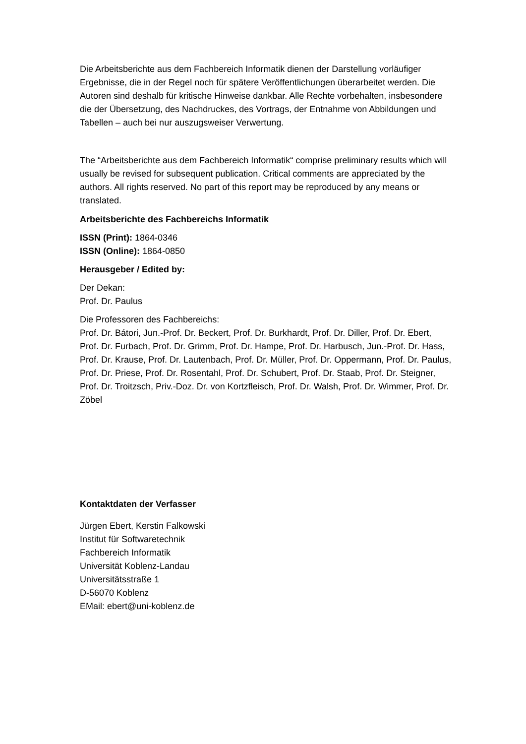Die Arbeitsberichte aus dem Fachbereich Informatik dienen der Darstellung vorläufiger Ergebnisse, die in der Regel noch für spätere Veröffentlichungen überarbeitet werden. Die Autoren sind deshalb für kritische Hinweise dankbar. Alle Rechte vorbehalten, insbesondere die der Übersetzung, des Nachdruckes, des Vortrags, der Entnahme von Abbildungen und Tabellen – auch bei nur auszugsweiser Verwertung.
The “Arbeitsberichte aus dem Fachbereich Informatik“ comprise preliminary results which will usually be revised for subsequent publication. Critical comments are appreciated by the authors. All rights reserved. No part of this report may be reproduced by any means or translated.
Arbeitsberichte des Fachbereichs Informatik
ISSN (Print): 1864-0346
ISSN (Online): 1864-0850
Herausgeber / Edited by:
Der Dekan:
Prof. Dr. Paulus
Die Professoren des Fachbereichs:
Prof. Dr. Bátori, Jun.-Prof. Dr. Beckert, Prof. Dr. Burkhardt, Prof. Dr. Diller, Prof. Dr. Ebert, Prof. Dr. Furbach, Prof. Dr. Grimm, Prof. Dr. Hampe, Prof. Dr. Harbusch, Jun.-Prof. Dr. Hass, Prof. Dr. Krause, Prof. Dr. Lautenbach, Prof. Dr. Müller, Prof. Dr. Oppermann, Prof. Dr. Paulus, Prof. Dr. Priese, Prof. Dr. Rosentahl, Prof. Dr. Schubert, Prof. Dr. Staab, Prof. Dr. Steigner, Prof. Dr. Troitzsch, Priv.-Doz. Dr. von Kortzfleisch, Prof. Dr. Walsh, Prof. Dr. Wimmer, Prof. Dr. Zöbel
Kontaktdaten der Verfasser
Jürgen Ebert, Kerstin Falkowski
Institut für Softwaretechnik
Fachbereich Informatik
Universität Koblenz-Landau
Universitätsstraße 1
D-56070 Koblenz
EMail: ebert@uni-koblenz.de